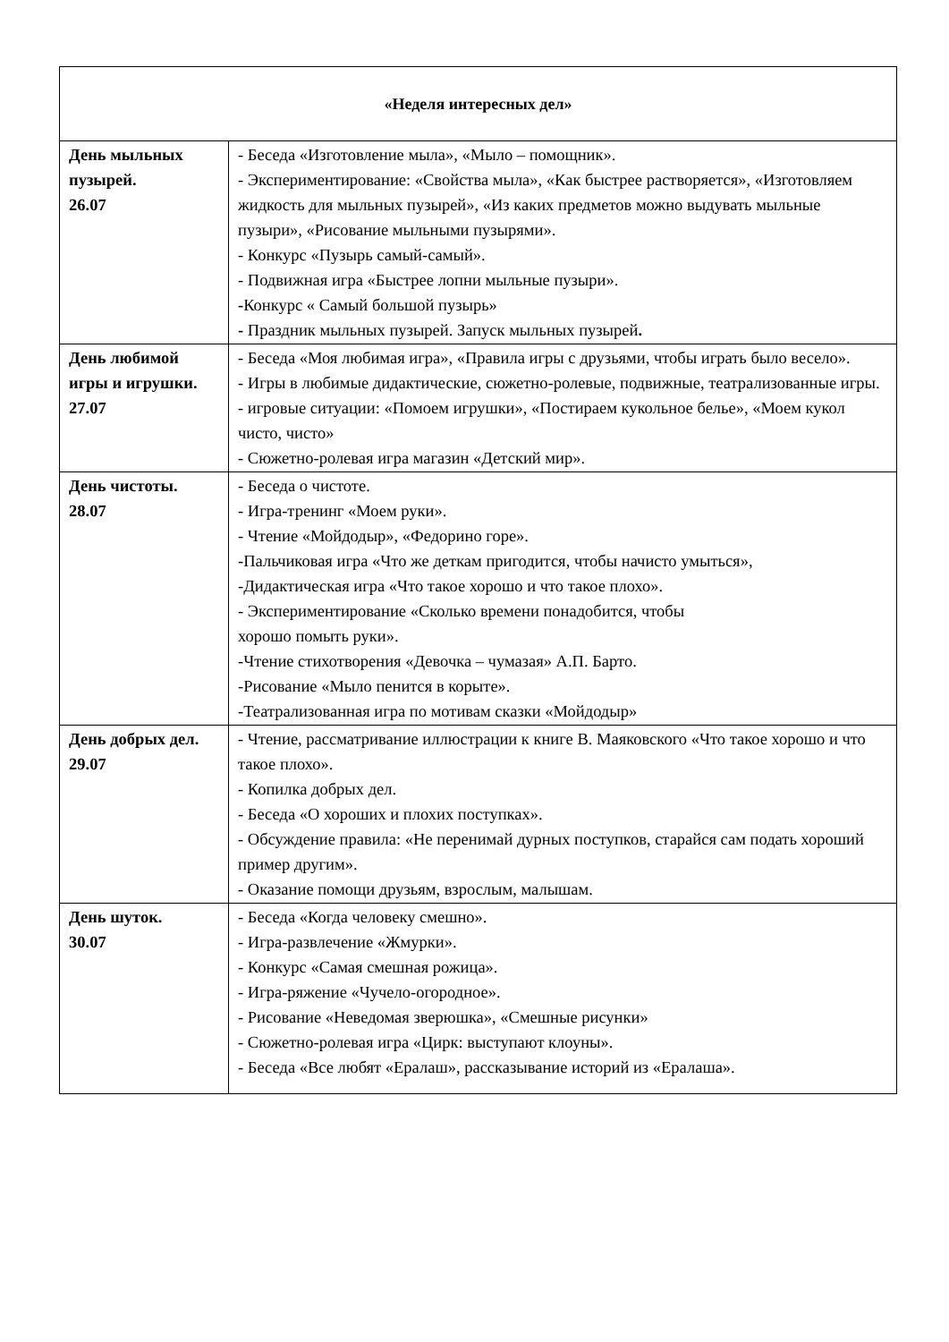| «Неделя интересных дел» | |
| --- | --- |
| День мыльных пузырей. 26.07 | - Беседа «Изготовление мыла», «Мыло – помощник». - Экспериментирование: «Свойства мыла», «Как быстрее растворяется», «Изготовляем жидкость для мыльных пузырей», «Из каких предметов можно выдувать мыльные пузыри», «Рисование мыльными пузырями». - Конкурс «Пузырь самый-самый». - Подвижная игра «Быстрее лопни мыльные пузыри». - Конкурс « Самый большой пузырь» - Праздник мыльных пузырей. Запуск мыльных пузырей . |
| День любимой игры и игрушки. 27.07 | - Беседа «Моя любимая игра», «Правила игры с друзьями, чтобы играть было весело». - Игры в любимые дидактические, сюжетно-ролевые, подвижные, театрализованные игры. - игровые ситуации: «Помоем игрушки», «Постираем кукольное белье», «Моем кукол чисто, чисто» - Сюжетно-ролевая игра магазин «Детский мир». |
| День чистоты. 28.07 | - Беседа о чистоте. - Игра-тренинг «Моем руки». - Чтение «Мойдодыр», «Федорино горе». -Пальчиковая игра «Что же деткам пригодится, чтобы начисто умыться», -Дидактическая игра «Что такое хорошо и что такое плохо». - Экспериментирование «Сколько времени понадобится, чтобы хорошо помыть руки». -Чтение стихотворения «Девочка – чумазая» А.П. Барто. -Рисование «Мыло пенится в корыте». -Театрализованная игра по мотивам сказки «Мойдодыр» |
| День добрых дел. 29.07 | - Чтение, рассматривание иллюстрации к книге В. Маяковского «Что такое хорошо и что такое плохо». - Копилка добрых дел. - Беседа «О хороших и плохих поступках». - Обсуждение правила: «Не перенимай дурных поступков, старайся сам подать хороший пример другим». - Оказание помощи друзьям, взрослым, малышам. |
| День шуток. 30.07 | - Беседа «Когда человеку смешно». - Игра-развлечение «Жмурки». - Конкурс «Самая смешная рожица». - Игра-ряжение «Чучело-огородное». - Рисование «Неведомая зверюшка», «Смешные рисунки» - Сюжетно-ролевая игра «Цирк: выступают клоуны». - Беседа «Все любят «Ералаш», рассказывание историй из «Ералаша». |